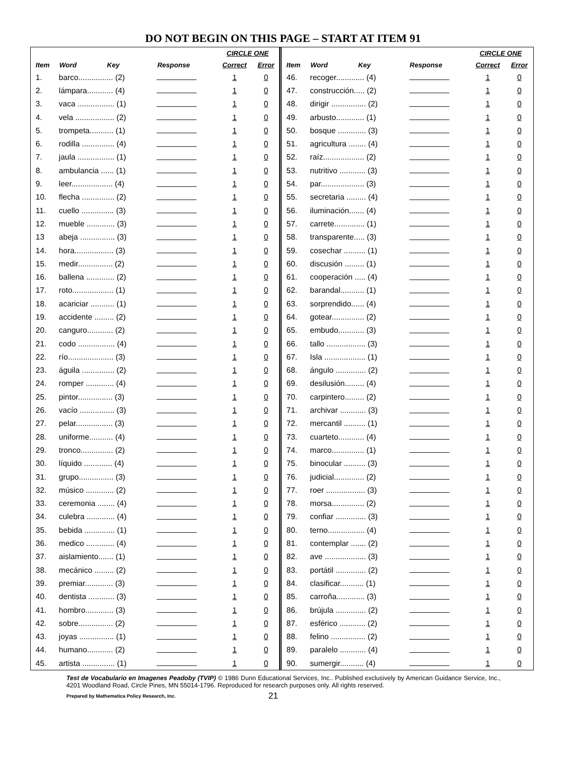DO NOT BEGIN ON THIS PAGE – START AT ITEM 91
| | | | | CIRCLE ONE | |
| --- | --- | --- | --- | --- | --- |
| Item | Word Key | Response | | Correct | Error |
| 1. | barco................ (2) | | | 1 | 0 |
| 2. | lámpara............ (4) | | | 1 | 0 |
| 3. | vaca ................. (1) | | | 1 | 0 |
| 4. | vela .................. (2) | | | 1 | 0 |
| 5. | trompeta........... (1) | | | 1 | 0 |
| 6. | rodilla ............... (4) | | | 1 | 0 |
| 7. | jaula ................. (1) | | | 1 | 0 |
| 8. | ambulancia ...... (1) | | | 1 | 0 |
| 9. | leer................... (4) | | | 1 | 0 |
| 10. | flecha ............... (2) | | | 1 | 0 |
| 11. | cuello ............... (3) | | | 1 | 0 |
| 12. | mueble ............. (3) | | | 1 | 0 |
| 13 | abeja ................ (3) | | | 1 | 0 |
| 14. | hora.................. (3) | | | 1 | 0 |
| 15. | medir................ (2) | | | 1 | 0 |
| 16. | ballena ............. (2) | | | 1 | 0 |
| 17. | roto................... (1) | | | 1 | 0 |
| 18. | acariciar ........... (1) | | | 1 | 0 |
| 19. | accidente ......... (2) | | | 1 | 0 |
| 20. | canguro............ (2) | | | 1 | 0 |
| 21. | codo ................. (4) | | | 1 | 0 |
| 22. | río..................... (3) | | | 1 | 0 |
| 23. | águila ............... (2) | | | 1 | 0 |
| 24. | romper ............. (4) | | | 1 | 0 |
| 25. | pintor................ (3) | | | 1 | 0 |
| 26. | vacío ................ (3) | | | 1 | 0 |
| 27. | pelar................. (3) | | | 1 | 0 |
| 28. | uniforme........... (4) | | | 1 | 0 |
| 29. | tronco............... (2) | | | 1 | 0 |
| 30. | líquido ............. (4) | | | 1 | 0 |
| 31. | grupo................ (3) | | | 1 | 0 |
| 32. | músico ............. (2) | | | 1 | 0 |
| 33. | ceremonia ........ (4) | | | 1 | 0 |
| 34. | culebra ............. (4) | | | 1 | 0 |
| 35. | bebida .............. (1) | | | 1 | 0 |
| 36. | medico ............. (4) | | | 1 | 0 |
| 37. | aislamiento....... (1) | | | 1 | 0 |
| 38. | mecánico ......... (2) | | | 1 | 0 |
| 39. | premiar............. (3) | | | 1 | 0 |
| 40. | dentista ............ (3) | | | 1 | 0 |
| 41. | hombro............. (3) | | | 1 | 0 |
| 42. | sobre................ (2) | | | 1 | 0 |
| 43. | joyas ................ (1) | | | 1 | 0 |
| 44. | humano............ (2) | | | 1 | 0 |
| 45. | artista ............... (1) | | | 1 | 0 |
| | | | | CIRCLE ONE | |
| --- | --- | --- | --- | --- | --- |
| Item | Word Key | Response | | Correct | Error |
| 46. | recoger............. (4) | | | 1 | 0 |
| 47. | construcción..... (2) | | | 1 | 0 |
| 48. | dirigir ................ (2) | | | 1 | 0 |
| 49. | arbusto............. (1) | | | 1 | 0 |
| 50. | bosque ............. (3) | | | 1 | 0 |
| 51. | agricultura ........ (4) | | | 1 | 0 |
| 52. | raíz................... (2) | | | 1 | 0 |
| 53. | nutritivo ............ (3) | | | 1 | 0 |
| 54. | par.................... (3) | | | 1 | 0 |
| 55. | secretaria ......... (4) | | | 1 | 0 |
| 56. | iluminación....... (4) | | | 1 | 0 |
| 57. | carrete.............. (1) | | | 1 | 0 |
| 58. | transparente..... (3) | | | 1 | 0 |
| 59. | cosechar .......... (1) | | | 1 | 0 |
| 60. | discusión ......... (1) | | | 1 | 0 |
| 61. | cooperación ..... (4) | | | 1 | 0 |
| 62. | barandal........... (1) | | | 1 | 0 |
| 63. | sorprendido...... (4) | | | 1 | 0 |
| 64. | gotear............... (2) | | | 1 | 0 |
| 65. | embudo............ (3) | | | 1 | 0 |
| 66. | tallo .................. (3) | | | 1 | 0 |
| 67. | Isla ................... (1) | | | 1 | 0 |
| 68. | ángulo .............. (2) | | | 1 | 0 |
| 69. | desilusión......... (4) | | | 1 | 0 |
| 70. | carpintero......... (2) | | | 1 | 0 |
| 71. | archivar ............ (3) | | | 1 | 0 |
| 72. | mercantil .......... (1) | | | 1 | 0 |
| 73. | cuarteto............ (4) | | | 1 | 0 |
| 74. | marco............... (1) | | | 1 | 0 |
| 75. | binocular .......... (3) | | | 1 | 0 |
| 76. | judicial.............. (2) | | | 1 | 0 |
| 77. | roer .................. (3) | | | 1 | 0 |
| 78. | morsa............... (2) | | | 1 | 0 |
| 79. | confiar .............. (3) | | | 1 | 0 |
| 80. | terno................. (4) | | | 1 | 0 |
| 81. | contemplar ....... (2) | | | 1 | 0 |
| 82. | ave ................... (3) | | | 1 | 0 |
| 83. | portátil .............. (2) | | | 1 | 0 |
| 84. | clasificar........... (1) | | | 1 | 0 |
| 85. | carroña............. (3) | | | 1 | 0 |
| 86. | brújula .............. (2) | | | 1 | 0 |
| 87. | esférico ............ (2) | | | 1 | 0 |
| 88. | felino ................ (2) | | | 1 | 0 |
| 89. | paralelo ............ (4) | | | 1 | 0 |
| 90. | sumergir........... (4) | | | 1 | 0 |
Test de Vocabulario en Imagenes Peadoby (TVIP) © 1986 Dunn Educational Services, Inc.. Published exclusively by American Guidance Service, Inc., 4201 Woodland Road, Circle Pines, MN 55014-1796. Reproduced for research purposes only. All rights reserved.
Prepared by Mathematica Policy Research, Inc. 21